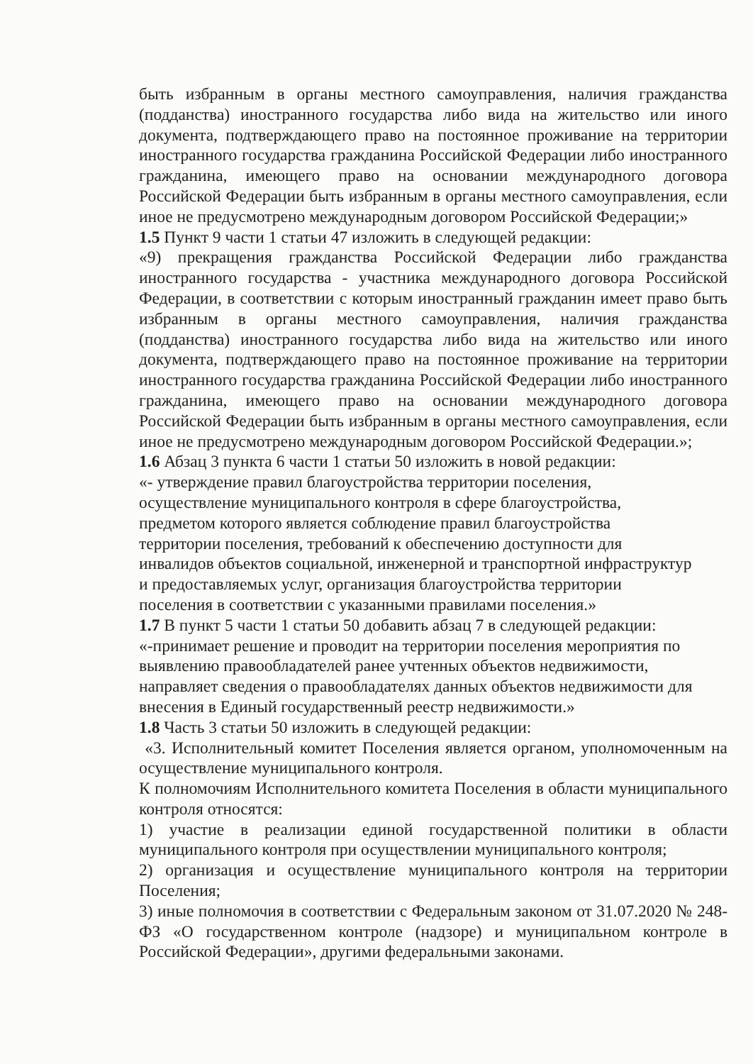быть избранным в органы местного самоуправления, наличия гражданства (подданства) иностранного государства либо вида на жительство или иного документа, подтверждающего право на постоянное проживание на территории иностранного государства гражданина Российской Федерации либо иностранного гражданина, имеющего право на основании международного договора Российской Федерации быть избранным в органы местного самоуправления, если иное не предусмотрено международным договором Российской Федерации;»
1.5 Пункт 9 части 1 статьи 47 изложить в следующей редакции:
«9) прекращения гражданства Российской Федерации либо гражданства иностранного государства - участника международного договора Российской Федерации, в соответствии с которым иностранный гражданин имеет право быть избранным в органы местного самоуправления, наличия гражданства (подданства) иностранного государства либо вида на жительство или иного документа, подтверждающего право на постоянное проживание на территории иностранного государства гражданина Российской Федерации либо иностранного гражданина, имеющего право на основании международного договора Российской Федерации быть избранным в органы местного самоуправления, если иное не предусмотрено международным договором Российской Федерации.»;
1.6 Абзац 3 пункта 6 части 1 статьи 50 изложить в новой редакции:
«- утверждение правил благоустройства территории поселения,
осуществление муниципального контроля в сфере благоустройства,
предметом которого является соблюдение правил благоустройства
территории поселения, требований к обеспечению доступности для
инвалидов объектов социальной, инженерной и транспортной инфраструктур
и предоставляемых услуг, организация благоустройства территории
поселения в соответствии с указанными правилами поселения.»
1.7 В пункт 5 части 1 статьи 50 добавить абзац 7 в следующей редакции:
«-принимает решение и проводит на территории поселения мероприятия по
выявлению правообладателей ранее учтенных объектов недвижимости,
направляет сведения о правообладателях данных объектов недвижимости для
внесения в Единый государственный реестр недвижимости.»
1.8 Часть 3 статьи 50 изложить в следующей редакции:
«3. Исполнительный комитет Поселения является органом, уполномоченным на осуществление муниципального контроля.
К полномочиям Исполнительного комитета Поселения в области муниципального контроля относятся:
1) участие в реализации единой государственной политики в области муниципального контроля при осуществлении муниципального контроля;
2) организация и осуществление муниципального контроля на территории Поселения;
3) иные полномочия в соответствии с Федеральным законом от 31.07.2020 № 248-ФЗ «О государственном контроле (надзоре) и муниципальном контроле в Российской Федерации», другими федеральными законами.